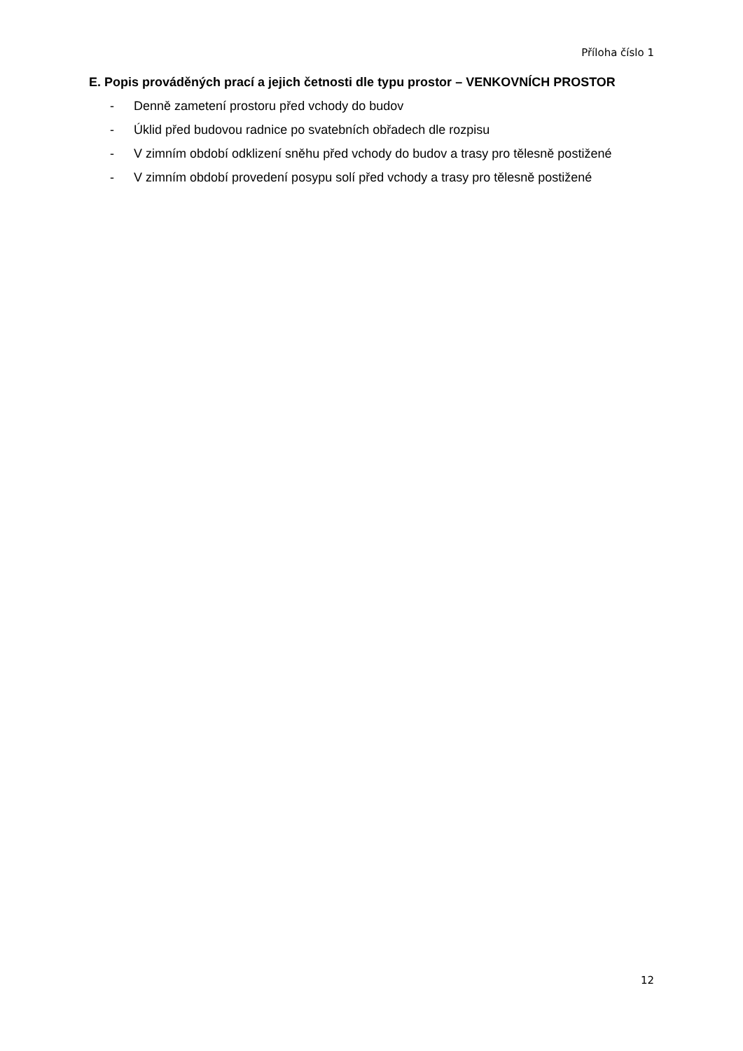Příloha číslo 1
E. Popis prováděných prací a jejich četnosti dle typu prostor – VENKOVNÍCH PROSTOR
- Denně zametení prostoru před vchody do budov
- Úklid před budovou radnice po svatebních obřadech dle rozpisu
- V zimním období odklizení sněhu před vchody do budov a trasy pro tělesně postižené
- V zimním období provedení posypu solí před vchody a trasy pro tělesně postižené
12